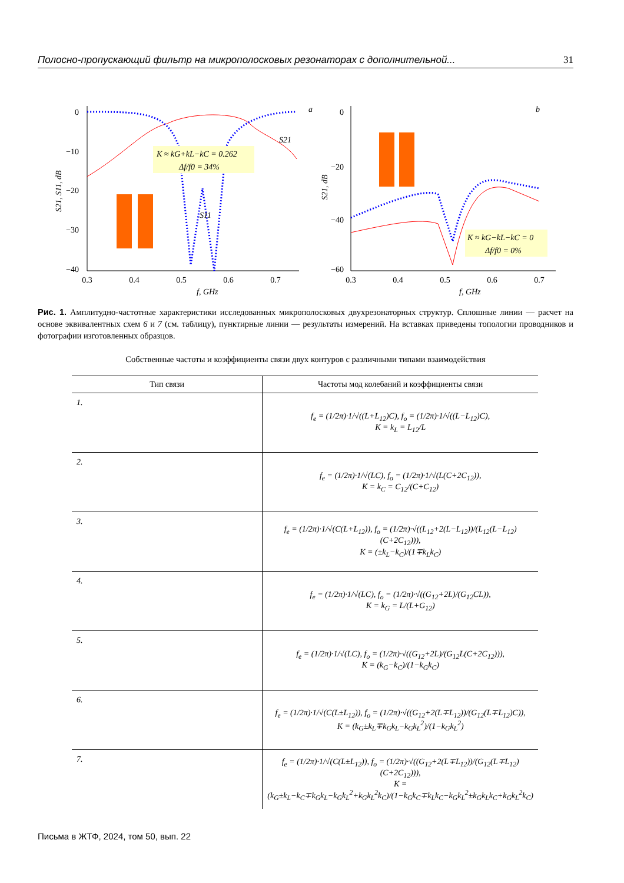Полосно-пропускающий фильтр на микрополосковых резонаторах с дополнительной... 31
0
−10
−20
−30
−40
0.3
0.4
0.5
0.6
0.7
f, GHz
a
K ≈ kG+kL−kC = 0.262
Δf/f0 = 34%
S21
S11
S21, S11, dB
0
−20
−40
−60
0.3
0.4
0.5
0.6
0.7
f, GHz
b
S21, dB
K ≈ kG−kL−kC = 0
Δf/f0 = 0%
Рис. 1. Амплитудно-частотные характеристики исследованных микрополосковых двухрезонаторных структур. Сплошные линии — расчет на основе эквивалентных схем 6 и 7 (см. таблицу), пунктирные линии — результаты измерений. На вставках приведены топологии проводников и фотографии изготовленных образцов.
Собственные частоты и коэффициенты связи двух контуров с различными типами взаимодействия
| Тип связи | Частоты мод колебаний и коэффициенты связи |
| --- | --- |
| 1. | f<sub>e</sub> = (1/2π)·1/√((L+L<sub>12</sub>)C), f<sub>o</sub> = (1/2π)·1/√((L−L<sub>12</sub>)C), K = k<sub>L</sub> = L<sub>12</sub>/L |
| 2. | f<sub>e</sub> = (1/2π)·1/√(LC), f<sub>o</sub> = (1/2π)·1/√(L(C+2C<sub>12</sub>)), K = k<sub>C</sub> = C<sub>12</sub>/(C+C<sub>12</sub>) |
| 3. | f<sub>e</sub> = (1/2π)·1/√(C(L+L<sub>12</sub>)), f<sub>o</sub> = (1/2π)·√((L<sub>12</sub>+2(L−L<sub>12</sub>))/(L<sub>12</sub>(L−L<sub>12</sub>)(C+2C<sub>12</sub>))), K = (±k<sub>L</sub>−k<sub>C</sub>)/(1∓k<sub>L</sub>k<sub>C</sub>) |
| 4. | f<sub>e</sub> = (1/2π)·1/√(LC), f<sub>o</sub> = (1/2π)·√((G<sub>12</sub>+2L)/(G<sub>12</sub>CL)), K = k<sub>G</sub> = L/(L+G<sub>12</sub>) |
| 5. | f<sub>e</sub> = (1/2π)·1/√(LC), f<sub>o</sub> = (1/2π)·√((G<sub>12</sub>+2L)/(G<sub>12</sub>L(C+2C<sub>12</sub>))), K = (k<sub>G</sub>−k<sub>C</sub>)/(1−k<sub>G</sub>k<sub>C</sub>) |
| 6. | f<sub>e</sub> = (1/2π)·1/√(C(L±L<sub>12</sub>)), f<sub>o</sub> = (1/2π)·√((G<sub>12</sub>+2(L∓L<sub>12</sub>))/(G<sub>12</sub>(L∓L<sub>12</sub>)C)), K = (k<sub>G</sub>±k<sub>L</sub>∓k<sub>G</sub>k<sub>L</sub>−k<sub>G</sub>k<sub>L</sub><sup>2</sup>)/(1−k<sub>G</sub>k<sub>L</sub><sup>2</sup>) |
| 7. | f<sub>e</sub> = (1/2π)·1/√(C(L±L<sub>12</sub>)), f<sub>o</sub> = (1/2π)·√((G<sub>12</sub>+2(L∓L<sub>12</sub>))/(G<sub>12</sub>(L∓L<sub>12</sub>)(C+2C<sub>12</sub>))), K = (k<sub>G</sub>±k<sub>L</sub>−k<sub>C</sub>∓k<sub>G</sub>k<sub>L</sub>−k<sub>G</sub>k<sub>L</sub><sup>2</sup>+k<sub>G</sub>k<sub>L</sub><sup>2</sup>k<sub>C</sub>)/(1−k<sub>G</sub>k<sub>C</sub>∓k<sub>L</sub>k<sub>C</sub>−k<sub>G</sub>k<sub>L</sub><sup>2</sup>±k<sub>G</sub>k<sub>L</sub>k<sub>C</sub>+k<sub>G</sub>k<sub>L</sub><sup>2</sup>k<sub>C</sub>) |
Письма в ЖТФ, 2024, том 50, вып. 22